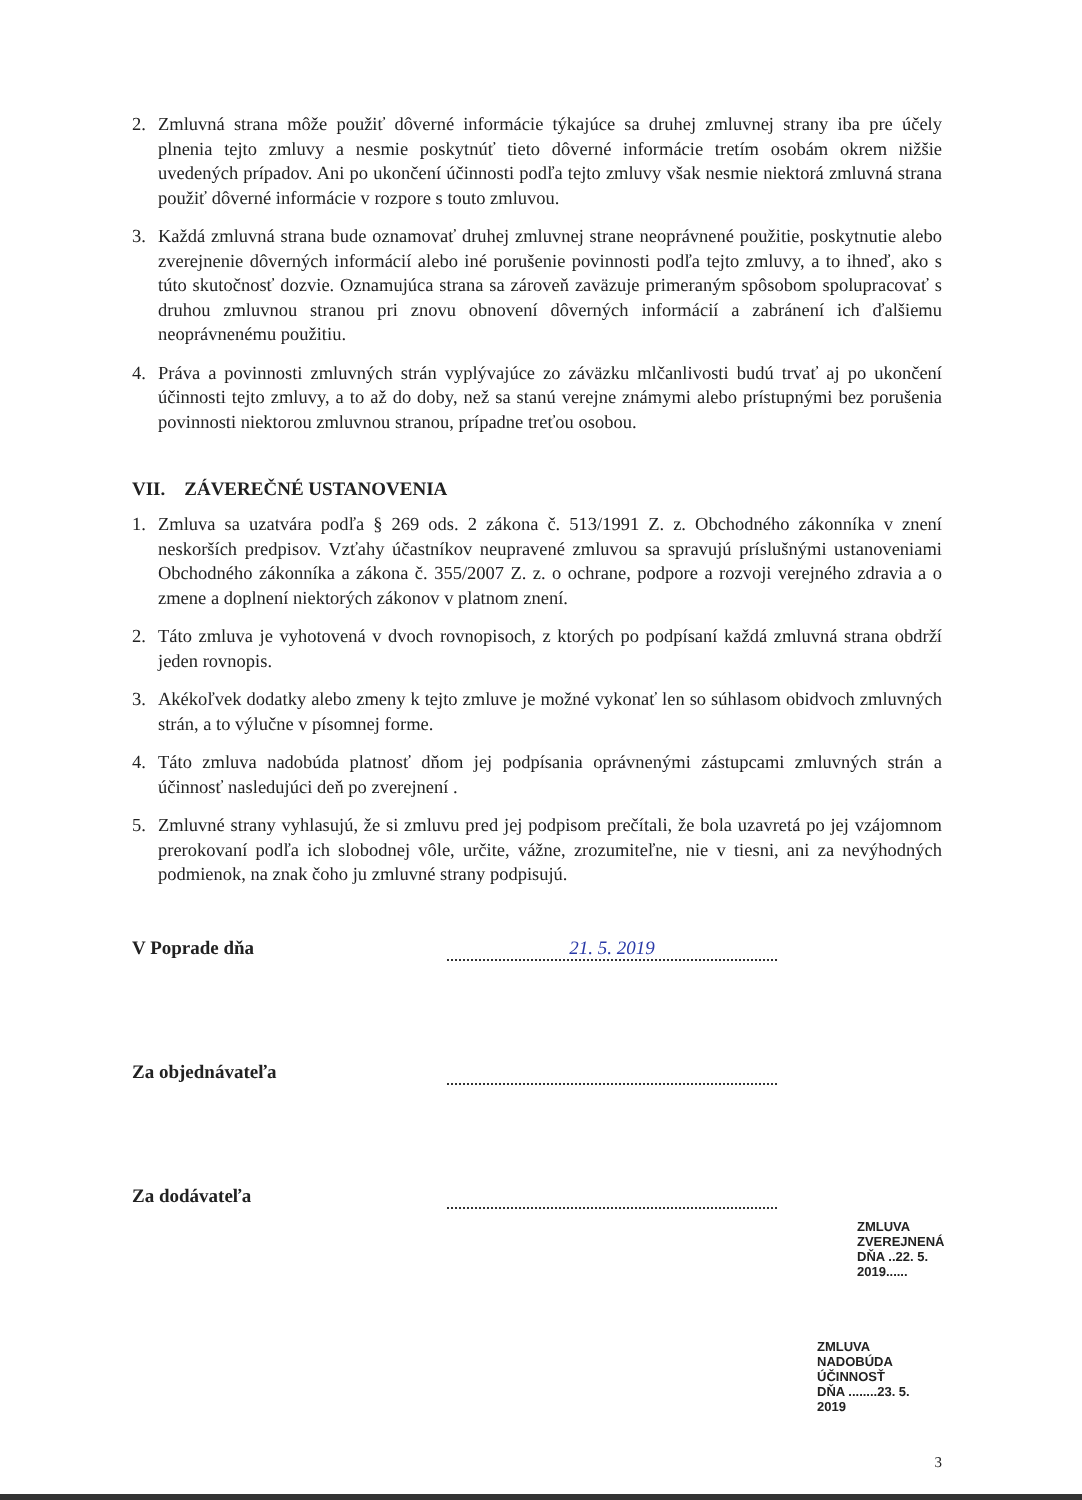2. Zmluvná strana môže použiť dôverné informácie týkajúce sa druhej zmluvnej strany iba pre účely plnenia tejto zmluvy a nesmie poskytnúť tieto dôverné informácie tretím osobám okrem nižšie uvedených prípadov. Ani po ukončení účinnosti podľa tejto zmluvy však nesmie niektorá zmluvná strana použiť dôverné informácie v rozpore s touto zmluvou.
3. Každá zmluvná strana bude oznamovať druhej zmluvnej strane neoprávnené použitie, poskytnutie alebo zverejnenie dôverných informácií alebo iné porušenie povinnosti podľa tejto zmluvy, a to ihneď, ako s túto skutočnosť dozvie. Oznamujúca strana sa zároveň zaväzuje primeraným spôsobom spolupracovať s druhou zmluvnou stranou pri znovu obnovení dôverných informácií a zabránení ich ďalšiemu neoprávnenému použitiu.
4. Práva a povinnosti zmluvných strán vyplývajúce zo záväzku mlčanlivosti budú trvať aj po ukončení účinnosti tejto zmluvy, a to až do doby, než sa stanú verejne známymi alebo prístupnými bez porušenia povinnosti niektorou zmluvnou stranou, prípadne treťou osobou.
VII. ZÁVEREČNÉ USTANOVENIA
1. Zmluva sa uzatvára podľa § 269 ods. 2 zákona č. 513/1991 Z. z. Obchodného zákonníka v znení neskorších predpisov. Vzťahy účastníkov neupravené zmluvou sa spravujú príslušnými ustanoveniami Obchodného zákonníka a zákona č. 355/2007 Z. z. o ochrane, podpore a rozvoji verejného zdravia a o zmene a doplnení niektorých zákonov v platnom znení.
2. Táto zmluva je vyhotovená v dvoch rovnopisoch, z ktorých po podpísaní každá zmluvná strana obdrží jeden rovnopis.
3. Akékoľvek dodatky alebo zmeny k tejto zmluve je možné vykonať len so súhlasom obidvoch zmluvných strán, a to výlučne v písomnej forme.
4. Táto zmluva nadobúda platnosť dňom jej podpísania oprávnenými zástupcami zmluvných strán a účinnosť nasledujúci deň po zverejnení .
5. Zmluvné strany vyhlasujú, že si zmluvu pred jej podpisom prečítali, že bola uzavretá po jej vzájomnom prerokovaní podľa ich slobodnej vôle, určite, vážne, zrozumiteľne, nie v tiesni, ani za nevýhodných podmienok, na znak čoho ju zmluvné strany podpisujú.
V Poprade dňa
21. 5. 2019
Za objednávateľa
Za dodávateľa
ZMLUVA
ZVEREJNENÁ
DŇA ..22. 5. 2019......
ZMLUVA NADOBÚDA
ÚČINNOSŤ
DŇA ........23. 5. 2019
3